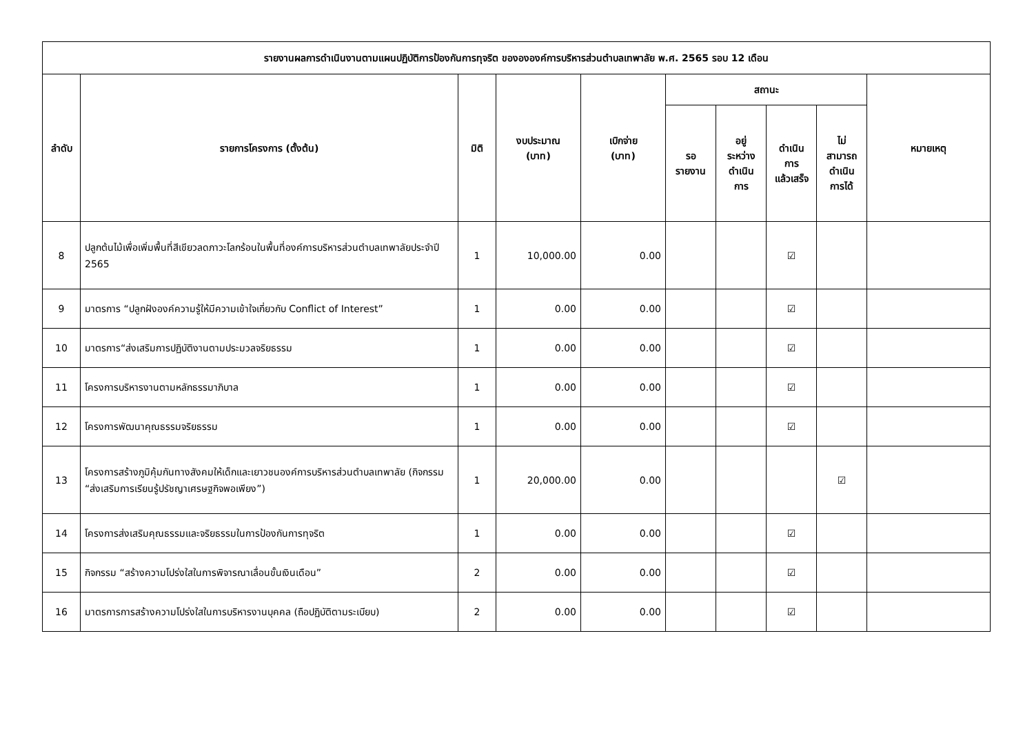| รายงานผลการดำเนินงานตามแผนปฏิบัติการป้องกันการทุจริต ของององค์การบริหารส่วนตำบลเทพาลัย พ.ศ. 2565 รอบ 12 เดือน | | | | | | | | | |
| --- | --- | --- | --- | --- | --- | --- | --- | --- | --- |
| ลำดับ | รายการโครงการ (ตั้งต้น) | มิติ | งบประมาณ (บาท) | เบิกจ่าย (บาท) | สถานะ | | | | หมายเหตุ |
| | | | | | รอ รายงาน | อยู่ ระหว่าง ดำเนิน การ | ดำเนิน การ แล้วเสร็จ | ไม่ สามารถ ดำเนิน การได้ | |
| 8 | ปลูกต้นไม้เพื่อเพิ่มพื้นที่สีเขียวลดภาวะโลกร้อนในพื้นที่องค์การบริหารส่วนตำบลเทพาลัยประจำปี 2565 | 1 | 10,000.00 | 0.00 | | | ☑ | | |
| 9 | มาตรการ “ปลูกฝังองค์ความรู้ให้มีความเข้าใจเกี่ยวกับ Conflict of Interest” | 1 | 0.00 | 0.00 | | | ☑ | | |
| 10 | มาตรการ“ส่งเสริมการปฏิบัติงานตามประมวลจริยธรรม | 1 | 0.00 | 0.00 | | | ☑ | | |
| 11 | โครงการบริหารงานตามหลักธรรมาภิบาล | 1 | 0.00 | 0.00 | | | ☑ | | |
| 12 | โครงการพัฒนาคุณธรรมจริยธรรม | 1 | 0.00 | 0.00 | | | ☑ | | |
| 13 | โครงการสร้างภูมิคุ้มกันทางสังคมให้เด็กและเยาวชนองค์การบริหารส่วนตำบลเทพาลัย (กิจกรรม “ส่งเสริมการเรียนรู้ปรัชญาเศรษฐกิจพอเพียง”) | 1 | 20,000.00 | 0.00 | | | | ☑ | |
| 14 | โครงการส่งเสริมคุณธรรมและจริยธรรมในการป้องกันการทุจริต | 1 | 0.00 | 0.00 | | | ☑ | | |
| 15 | กิจกรรม “สร้างความโปร่งใสในการพิจารณาเลื่อนขั้นเงินเดือน” | 2 | 0.00 | 0.00 | | | ☑ | | |
| 16 | มาตรการการสร้างความโปร่งใสในการบริหารงานบุคคล (ถือปฏิบัติตามระเบียบ) | 2 | 0.00 | 0.00 | | | ☑ | | |